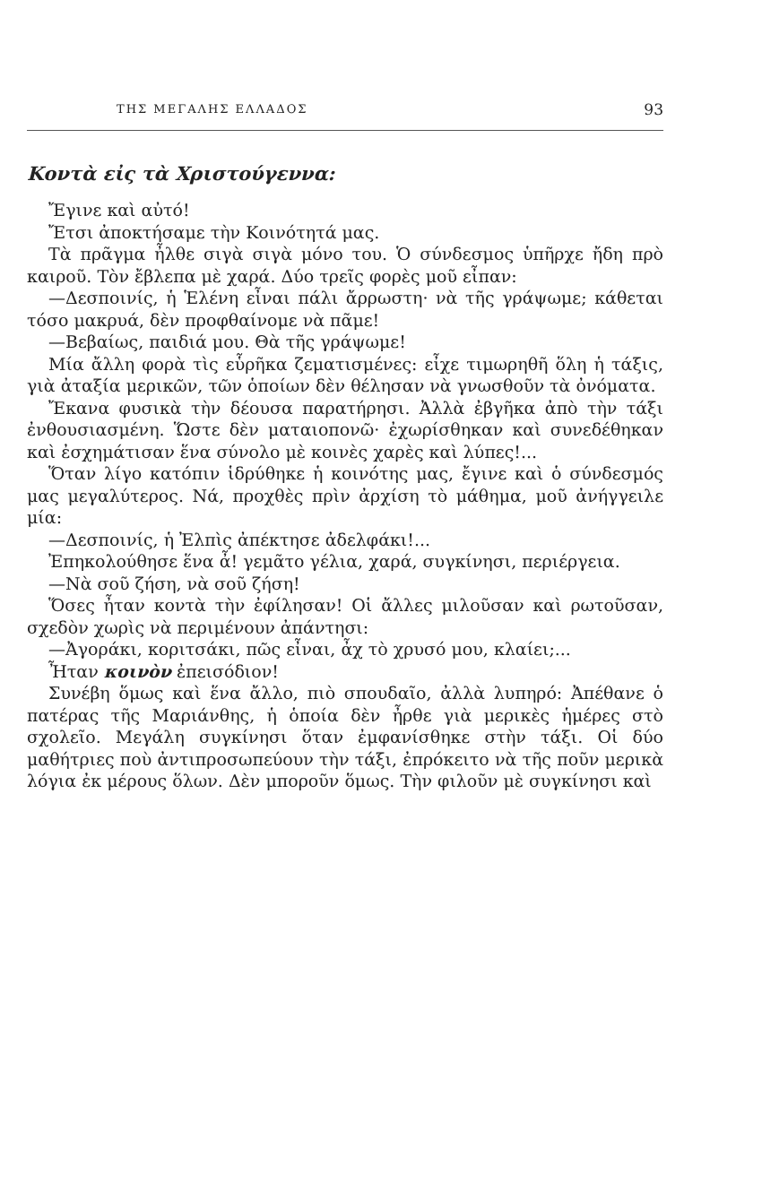ΤΗΣ ΜΕΓΑΛΗΣ ΕΛΛΑΔΟΣ 93
Κοντὰ εἰς τὰ Χριστούγεννα:
Ἔγινε καὶ αὐτό!
Ἔτσι ἀποκτήσαμε τὴν Κοινότητά μας.
Τὰ πρᾶγμα ἦλθε σιγὰ σιγὰ μόνο του. Ὁ σύνδεσμος ὑπῆρχε ἤδη πρὸ καιροῦ. Τὸν ἔβλεπα μὲ χαρά. Δύο τρεῖς φορὲς μοῦ εἶπαν:
—Δεσποινίς, ἡ Ἑλένη εἶναι πάλι ἄρρωστη· νὰ τῆς γράψωμε; κάθεται τόσο μακρυά, δὲν προφθαίνομε νὰ πᾶμε!
—Βεβαίως, παιδιά μου. Θὰ τῆς γράψωμε!
Μία ἄλλη φορὰ τὶς εὗρῆκα ζεματισμένες: εἶχε τιμωρηθῆ ὅλη ἡ τάξις, γιὰ ἀταξία μερικῶν, τῶν ὁποίων δὲν θέλησαν νὰ γνωσθοῦν τὰ ὀνόματα.
Ἔκανα φυσικὰ τὴν δέουσα παρατήρησι. Ἀλλὰ ἐβγῆκα ἀπὸ τὴν τάξι ἐνθουσιασμένη. Ὥστε δὲν ματαιοπονῶ· ἐχωρίσθηκαν καὶ συνεδέθηκαν καὶ ἐσχημάτισαν ἕνα σύνολο μὲ κοινὲς χαρὲς καὶ λύπες!...
Ὅταν λίγο κατόπιν ἱδρύθηκε ἡ κοινότης μας, ἔγινε καὶ ὁ σύνδεσμός μας μεγαλύτερος. Νά, προχθὲς πρὶν ἀρχίση τὸ μάθημα, μοῦ ἀνήγγειλε μία:
—Δεσποινίς, ἡ Ἐλπὶς ἀπέκτησε ἀδελφάκι!...
Ἐπηκολούθησε ἕνα ἆ! γεμᾶτο γέλια, χαρά, συγκίνησι, περιέργεια.
—Νὰ σοῦ ζήση, νὰ σοῦ ζήση!
Ὅσες ἦταν κοντὰ τὴν ἐφίλησαν! Οἱ ἄλλες μιλοῦσαν καὶ ρωτοῦσαν, σχεδὸν χωρὶς νὰ περιμένουν ἀπάντησι:
—Ἀγοράκι, κοριτσάκι, πῶς εἶναι, ἆχ τὸ χρυσό μου, κλαίει;...
Ἦταν κοινὸν ἐπεισόδιον!
Συνέβη ὅμως καὶ ἕνα ἄλλο, πιὸ σπουδαῖο, ἀλλὰ λυπηρό: Ἀπέθανε ὁ πατέρας τῆς Μαριάνθης, ἡ ὁποία δὲν ἦρθε γιὰ μερικὲς ἡμέρες στὸ σχολεῖο. Μεγάλη συγκίνησι ὅταν ἐμφανίσθηκε στὴν τάξι. Οἱ δύο μαθήτριες ποὺ ἀντιπροσωπεύουν τὴν τάξι, ἐπρόκειτο νὰ τῆς ποῦν μερικὰ λόγια ἐκ μέρους ὅλων. Δὲν μποροῦν ὅμως. Τὴν φιλοῦν μὲ συγκίνησι καὶ